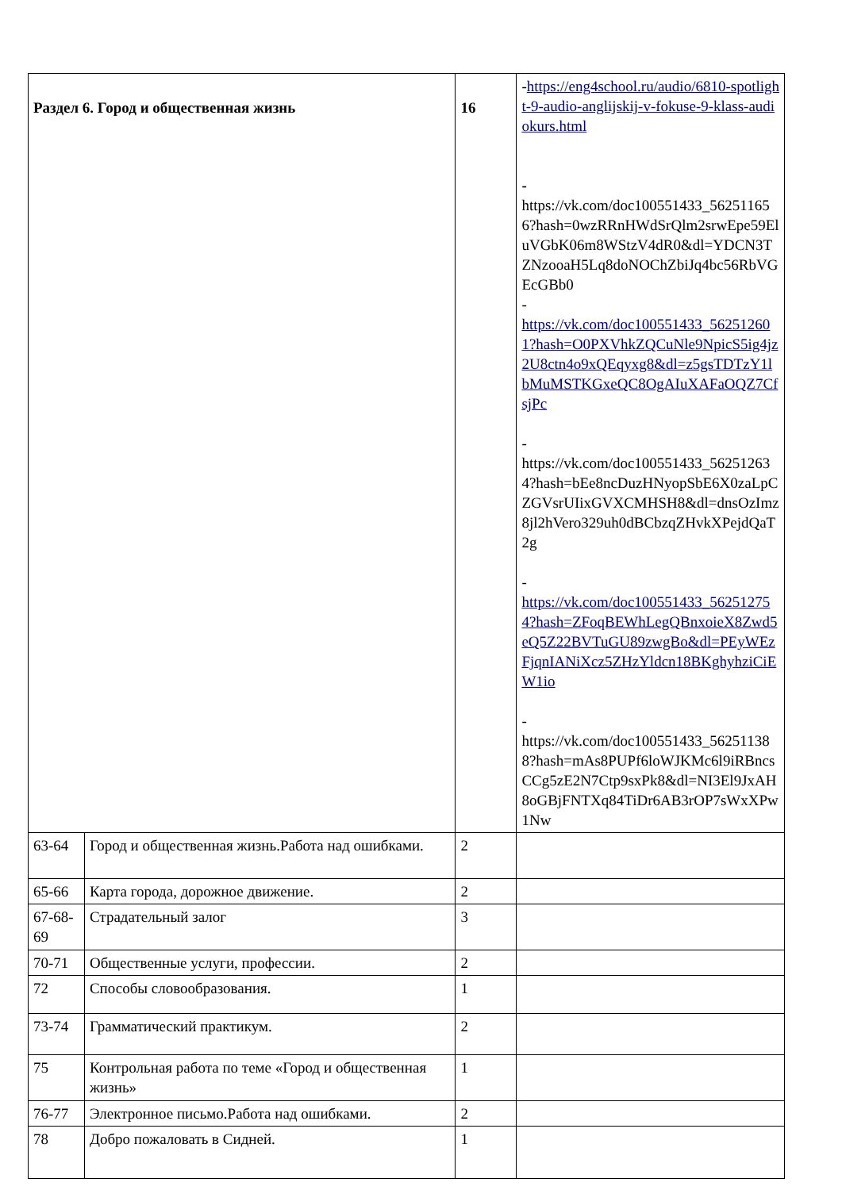| Раздел 6. Город и общественная жизнь | | 16 | - https://eng4school.ru/audio/6810-spotlight-9-audio-anglijskij-v-fokuse-9-klass-audiokurs.html - https://vk.com/doc100551433_562511656?hash=0wzRRnHWdSrQlm2srwEpe59EluVGbK06m8WStzV4dR0&dl=YDCN3TZNzooaH5Lq8doNOChZbiJq4bc56RbVGEcGBb0 - https://vk.com/doc100551433_562512601?hash=O0PXVhkZQCuNle9NpicS5ig4jz2U8ctn4o9xQEqyxg8&dl=z5gsTDTzY1lbMuMSTKGxeQC8OgAIuXAFaOQZ7CfsjPc - https://vk.com/doc100551433_562512634?hash=bEe8ncDuzHNyopSbE6X0zaLpCZGVsrUIixGVXCMHSH8&dl=dnsOzImz8jl2hVero329uh0dBCbzqZHvkXPejdQaT2g - https://vk.com/doc100551433_562512754?hash=ZFoqBEWhLegQBnxoieX8Zwd5eQ5Z22BVTuGU89zwgBo&dl=PEyWEzFjqnIANiXcz5ZHzYldcn18BKghyhziCiEW1io - https://vk.com/doc100551433_562511388?hash=mAs8PUPf6loWJKMc6l9iRBncsCCg5zE2N7Ctp9sxPk8&dl=NI3El9JxAH8oGBjFNTXq84TiDr6AB3rOP7sWxXPw1Nw |
| 63-64 | Город и общественная жизнь.Работа над ошибками. | 2 | |
| 65-66 | Карта города, дорожное движение. | 2 | |
| 67-68-69 | Страдательный залог | 3 | |
| 70-71 | Общественные услуги, профессии. | 2 | |
| 72 | Способы словообразования. | 1 | |
| 73-74 | Грамматический практикум. | 2 | |
| 75 | Контрольная работа по теме «Город и общественная жизнь» | 1 | |
| 76-77 | Электронное письмо.Работа над ошибками. | 2 | |
| 78 | Добро пожаловать в Сидней. | 1 | |